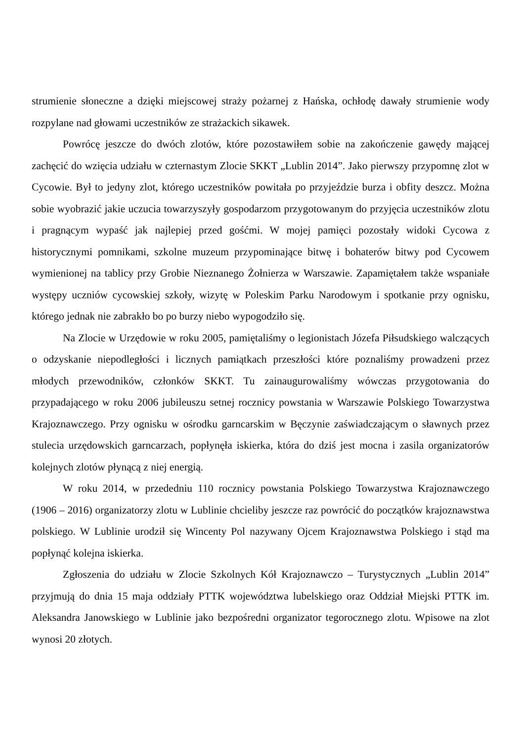strumienie słoneczne a dzięki miejscowej straży pożarnej z Hańska, ochłodę dawały strumienie wody rozpylane nad głowami uczestników ze strażackich sikawek.
Powrócę jeszcze do dwóch zlotów, które pozostawiłem sobie na zakończenie gawędy mającej zachęcić do wzięcia udziału w czternastym Zlocie SKKT „Lublin 2014”. Jako pierwszy przypomnę zlot w Cycowie. Był to jedyny zlot, którego uczestników powitała po przyjeździe burza i obfity deszcz. Można sobie wyobrazić jakie uczucia towarzyszyły gospodarzom przygotowanym do przyjęcia uczestników zlotu i pragnącym wypaść jak najlepiej przed gośćmi. W mojej pamięci pozostały widoki Cycowa z historycznymi pomnikami, szkolne muzeum przypominające bitwę i bohaterów bitwy pod Cycowem wymienionej na tablicy przy Grobie Nieznanego Żołnierza w Warszawie. Zapamiętałem także wspaniałe występy uczniów cycowskiej szkoły, wizytę w Poleskim Parku Narodowym i spotkanie przy ognisku, którego jednak nie zabrakło bo po burzy niebo wypogodziło się.
Na Zlocie w Urzędowie w roku 2005, pamiętaliśmy o legionistach Józefa Piłsudskiego walczących o odzyskanie niepodległości i licznych pamiątkach przeszłości które poznaliśmy prowadzeni przez młodych przewodników, członków SKKT. Tu zainaugurowaliśmy wówczas przygotowania do przypadającego w roku 2006 jubileuszu setnej rocznicy powstania w Warszawie Polskiego Towarzystwa Krajoznawczego. Przy ognisku w ośrodku garncarskim w Bęczynie zaświadczającym o sławnych przez stulecia urzędowskich garncarzach, popłynęła iskierka, która do dziś jest mocna i zasila organizatorów kolejnych zlotów płynącą z niej energią.
W roku 2014, w przededniu 110 rocznicy powstania Polskiego Towarzystwa Krajoznawczego (1906 – 2016) organizatorzy zlotu w Lublinie chcieliby jeszcze raz powrócić do początków krajoznawstwa polskiego. W Lublinie urodził się Wincenty Pol nazywany Ojcem Krajoznawstwa Polskiego i stąd ma popłynąć kolejna iskierka.
Zgłoszenia do udziału w Zlocie Szkolnych Kół Krajoznawczo – Turystycznych „Lublin 2014” przyjmują do dnia 15 maja oddziały PTTK województwa lubelskiego oraz Oddział Miejski PTTK im. Aleksandra Janowskiego w Lublinie jako bezpośredni organizator tegorocznego zlotu. Wpisowe na zlot wynosi 20 złotych.